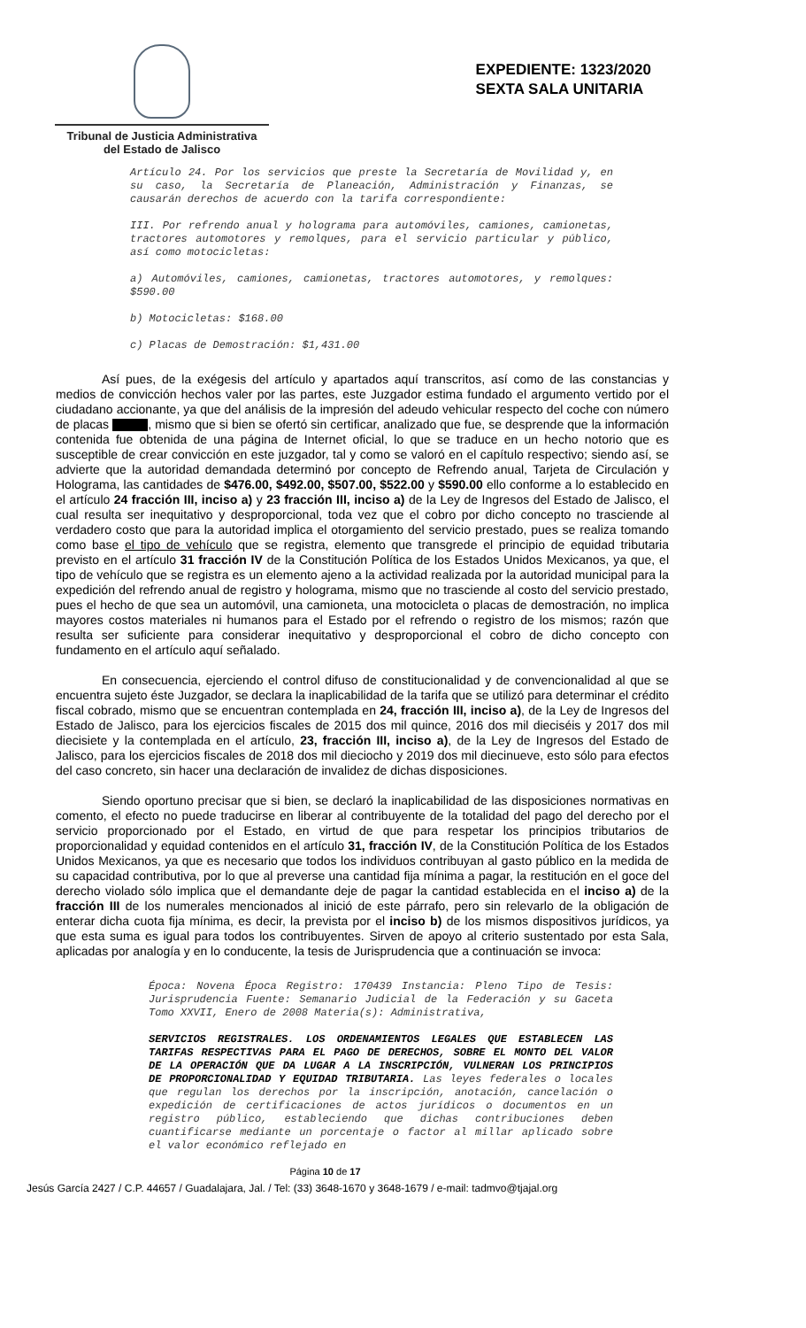Tribunal de Justicia Administrativa
del Estado de Jalisco
EXPEDIENTE: 1323/2020
SEXTA SALA UNITARIA
Artículo 24. Por los servicios que preste la Secretaría de Movilidad y, en su caso, la Secretaría de Planeación, Administración y Finanzas, se causarán derechos de acuerdo con la tarifa correspondiente:
III. Por refrendo anual y holograma para automóviles, camiones, camionetas, tractores automotores y remolques, para el servicio particular y público, así como motocicletas:
a) Automóviles, camiones, camionetas, tractores automotores, y remolques: $590.00
b) Motocicletas: $168.00
c) Placas de Demostración: $1,431.00
Así pues, de la exégesis del artículo y apartados aquí transcritos, así como de las constancias y medios de convicción hechos valer por las partes, este Juzgador estima fundado el argumento vertido por el ciudadano accionante, ya que del análisis de la impresión del adeudo vehicular respecto del coche con número de placas , mismo que si bien se ofertó sin certificar, analizado que fue, se desprende que la información contenida fue obtenida de una página de Internet oficial, lo que se traduce en un hecho notorio que es susceptible de crear convicción en este juzgador, tal y como se valoró en el capítulo respectivo; siendo así, se advierte que la autoridad demandada determinó por concepto de Refrendo anual, Tarjeta de Circulación y Holograma, las cantidades de $476.00, $492.00, $507.00, $522.00 y $590.00 ello conforme a lo establecido en el artículo 24 fracción III, inciso a) y 23 fracción III, inciso a) de la Ley de Ingresos del Estado de Jalisco, el cual resulta ser inequitativo y desproporcional, toda vez que el cobro por dicho concepto no trasciende al verdadero costo que para la autoridad implica el otorgamiento del servicio prestado, pues se realiza tomando como base el tipo de vehículo que se registra, elemento que transgrede el principio de equidad tributaria previsto en el artículo 31 fracción IV de la Constitución Política de los Estados Unidos Mexicanos, ya que, el tipo de vehículo que se registra es un elemento ajeno a la actividad realizada por la autoridad municipal para la expedición del refrendo anual de registro y holograma, mismo que no trasciende al costo del servicio prestado, pues el hecho de que sea un automóvil, una camioneta, una motocicleta o placas de demostración, no implica mayores costos materiales ni humanos para el Estado por el refrendo o registro de los mismos; razón que resulta ser suficiente para considerar inequitativo y desproporcional el cobro de dicho concepto con fundamento en el artículo aquí señalado.
En consecuencia, ejerciendo el control difuso de constitucionalidad y de convencionalidad al que se encuentra sujeto éste Juzgador, se declara la inaplicabilidad de la tarifa que se utilizó para determinar el crédito fiscal cobrado, mismo que se encuentran contemplada en 24, fracción III, inciso a), de la Ley de Ingresos del Estado de Jalisco, para los ejercicios fiscales de 2015 dos mil quince, 2016 dos mil dieciséis y 2017 dos mil diecisiete y la contemplada en el artículo, 23, fracción III, inciso a), de la Ley de Ingresos del Estado de Jalisco, para los ejercicios fiscales de 2018 dos mil dieciocho y 2019 dos mil diecinueve, esto sólo para efectos del caso concreto, sin hacer una declaración de invalidez de dichas disposiciones.
Siendo oportuno precisar que si bien, se declaró la inaplicabilidad de las disposiciones normativas en comento, el efecto no puede traducirse en liberar al contribuyente de la totalidad del pago del derecho por el servicio proporcionado por el Estado, en virtud de que para respetar los principios tributarios de proporcionalidad y equidad contenidos en el artículo 31, fracción IV, de la Constitución Política de los Estados Unidos Mexicanos, ya que es necesario que todos los individuos contribuyan al gasto público en la medida de su capacidad contributiva, por lo que al preverse una cantidad fija mínima a pagar, la restitución en el goce del derecho violado sólo implica que el demandante deje de pagar la cantidad establecida en el inciso a) de la fracción III de los numerales mencionados al inició de este párrafo, pero sin relevarlo de la obligación de enterar dicha cuota fija mínima, es decir, la prevista por el inciso b) de los mismos dispositivos jurídicos, ya que esta suma es igual para todos los contribuyentes. Sirven de apoyo al criterio sustentado por esta Sala, aplicadas por analogía y en lo conducente, la tesis de Jurisprudencia que a continuación se invoca:
Época: Novena Época Registro: 170439 Instancia: Pleno Tipo de Tesis: Jurisprudencia Fuente: Semanario Judicial de la Federación y su Gaceta Tomo XXVII, Enero de 2008 Materia(s): Administrativa,
SERVICIOS REGISTRALES. LOS ORDENAMIENTOS LEGALES QUE ESTABLECEN LAS TARIFAS RESPECTIVAS PARA EL PAGO DE DERECHOS, SOBRE EL MONTO DEL VALOR DE LA OPERACIÓN QUE DA LUGAR A LA INSCRIPCIÓN, VULNERAN LOS PRINCIPIOS DE PROPORCIONALIDAD Y EQUIDAD TRIBUTARIA. Las leyes federales o locales que regulan los derechos por la inscripción, anotación, cancelación o expedición de certificaciones de actos jurídicos o documentos en un registro público, estableciendo que dichas contribuciones deben cuantificarse mediante un porcentaje o factor al millar aplicado sobre el valor económico reflejado en
Página 10 de 17
Jesús García 2427 / C.P. 44657 / Guadalajara, Jal. / Tel: (33) 3648-1670 y 3648-1679 / e-mail: tadmvo@tjajal.org